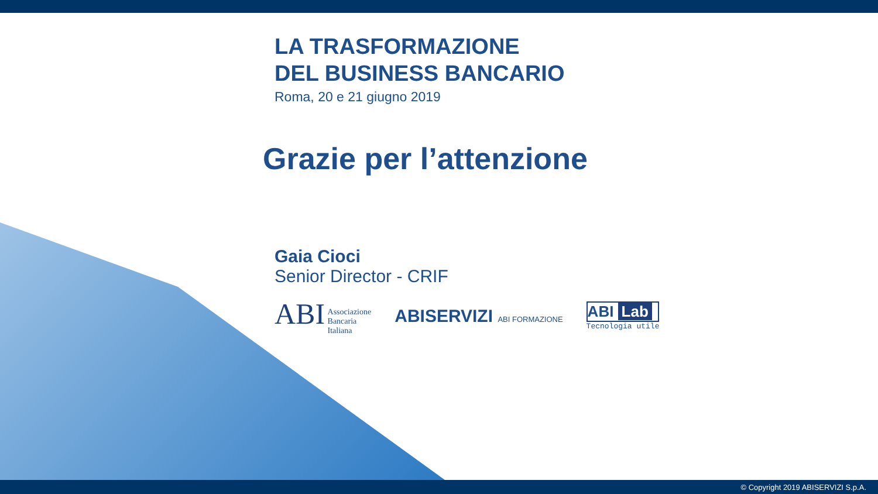LA TRASFORMAZIONE
DEL BUSINESS BANCARIO
Roma, 20 e 21 giugno 2019
Grazie per l’attenzione
Gaia Cioci
Senior Director - CRIF
ABI Associazione
Bancaria
Italiana
ABISERVIZI ABI FORMAZIONE
ABI Lab
Tecnologia utile
© Copyright 2019 ABISERVIZI S.p.A.